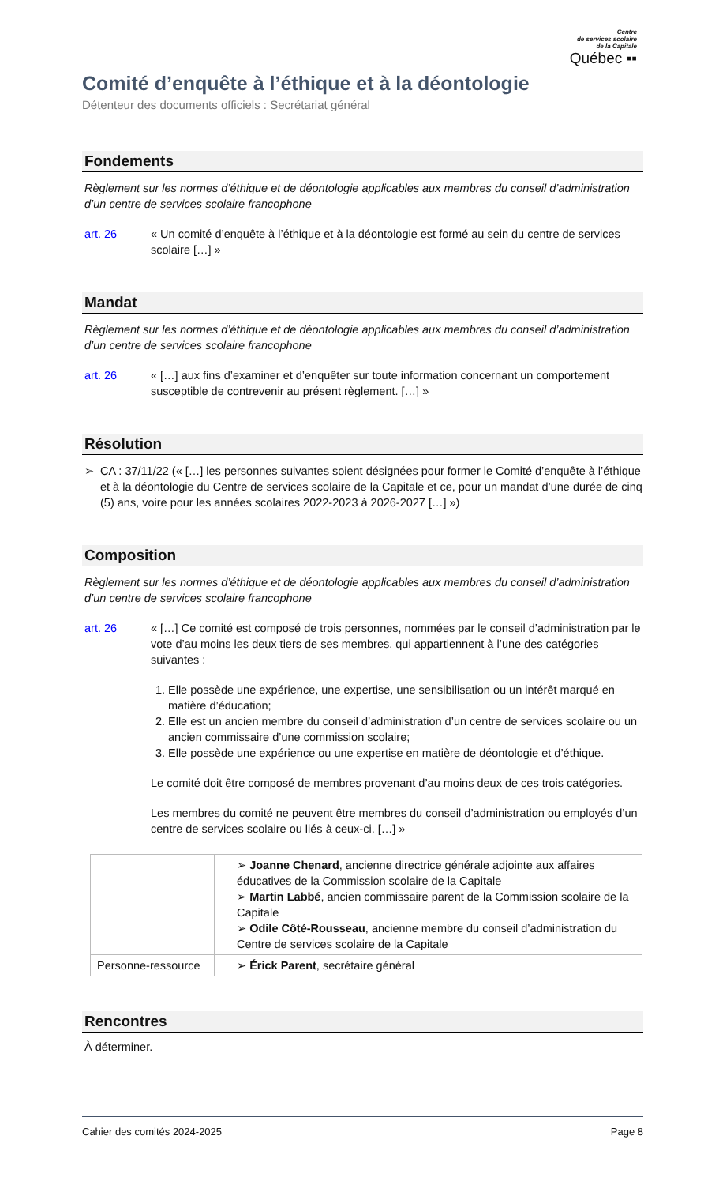Centre
de services scolaire
de la Capitale
Québec ▪▪
Comité d’enquête à l’éthique et à la déontologie
Détenteur des documents officiels : Secrétariat général
Fondements
Règlement sur les normes d’éthique et de déontologie applicables aux membres du conseil d’administration d’un centre de services scolaire francophone
art. 26 « Un comité d’enquête à l’éthique et à la déontologie est formé au sein du centre de services scolaire […] »
Mandat
Règlement sur les normes d’éthique et de déontologie applicables aux membres du conseil d’administration d’un centre de services scolaire francophone
art. 26 « […] aux fins d’examiner et d’enquêter sur toute information concernant un comportement susceptible de contrevenir au présent règlement. […] »
Résolution
➢ CA : 37/11/22 (« […] les personnes suivantes soient désignées pour former le Comité d’enquête à l’éthique et à la déontologie du Centre de services scolaire de la Capitale et ce, pour un mandat d’une durée de cinq (5) ans, voire pour les années scolaires 2022-2023 à 2026-2027 […] »)
Composition
Règlement sur les normes d’éthique et de déontologie applicables aux membres du conseil d’administration d’un centre de services scolaire francophone
art. 26 « […] Ce comité est composé de trois personnes, nommées par le conseil d’administration par le vote d’au moins les deux tiers de ses membres, qui appartiennent à l’une des catégories suivantes :
1. Elle possède une expérience, une expertise, une sensibilisation ou un intérêt marqué en matière d’éducation;
2. Elle est un ancien membre du conseil d’administration d’un centre de services scolaire ou un ancien commissaire d’une commission scolaire;
3. Elle possède une expérience ou une expertise en matière de déontologie et d’éthique.
Le comité doit être composé de membres provenant d’au moins deux de ces trois catégories.
Les membres du comité ne peuvent être membres du conseil d’administration ou employés d’un centre de services scolaire ou liés à ceux-ci. […] »
| | ➢ Joanne Chenard , ancienne directrice générale adjointe aux affaires éducatives de la Commission scolaire de la Capitale ➢ Martin Labbé , ancien commissaire parent de la Commission scolaire de la Capitale ➢ Odile Côté-Rousseau , ancienne membre du conseil d’administration du Centre de services scolaire de la Capitale |
| Personne-ressource | ➢ Érick Parent , secrétaire général |
Rencontres
À déterminer.
Cahier des comités 2024-2025 Page 8